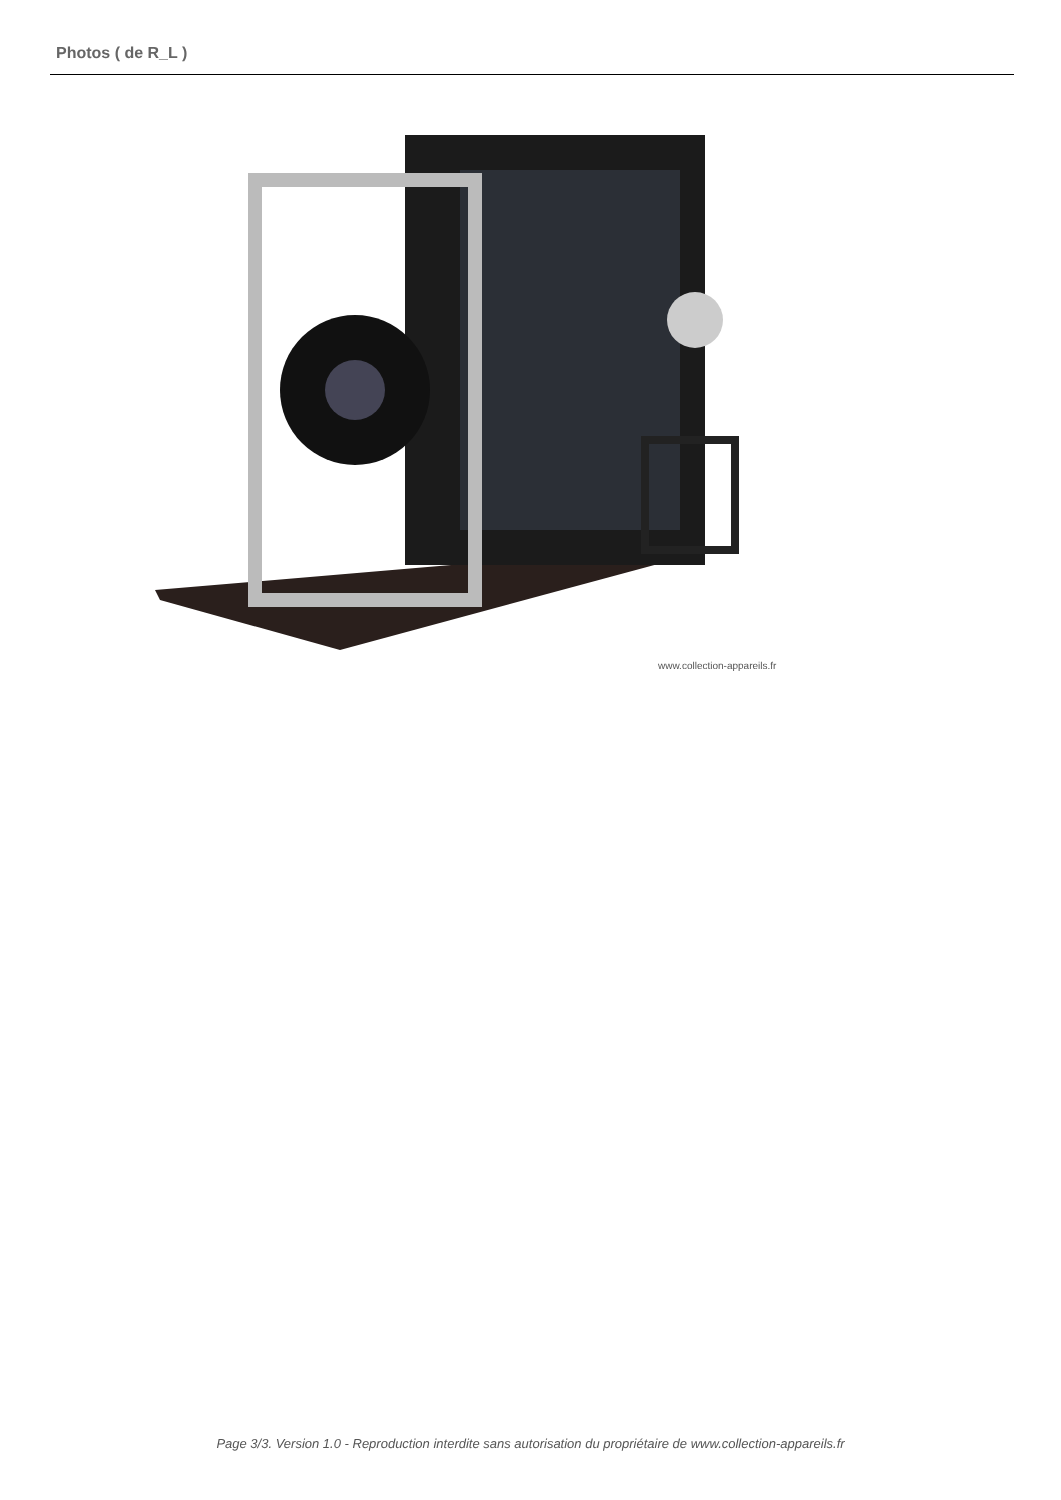Photos ( de R_L )
www.collection-appareils.fr
Page 3/3. Version 1.0 - Reproduction interdite sans autorisation du propriétaire de www.collection-appareils.fr